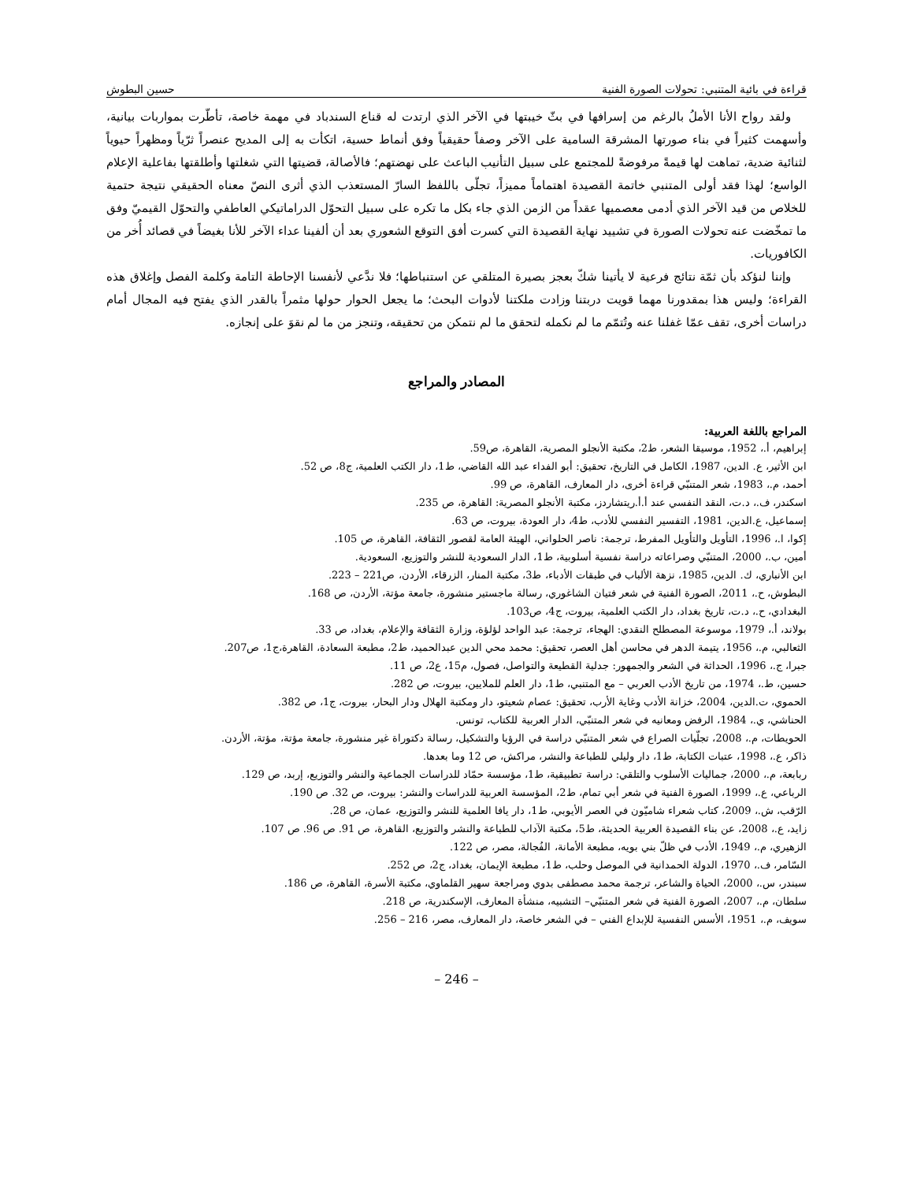قراءة في بائية المتنبي: تحولات الصورة الفنية حسين البطوش
ولقد رواح الأنا الأملُ بالرغم من إسرافها في بثّ خيبتها في الآخر الذي ارتدت له قناع السندباد في مهمة خاصة، تأطّرت بمواربات بيانية، وأسهمت كثيراً في بناء صورتها المشرقة السامية على الآخر وصفاً حقيقياً وفق أنماط حسية، اتكأت به إلى المديح عنصراً ثرّياً ومظهراً حيوياً لثنائية ضدية، تماهت لها قيمةً مرفوضةً للمجتمع على سبيل التأنيب الباعث على نهضتهم؛ فالأصالة، قضيتها التي شغلتها وأطلقتها بفاعلية الإعلام الواسع؛ لهذا فقد أولى المتنبي خاتمة القصيدة اهتماماً مميزاً، تجلّى باللفظ السارّ المستعذب الذي أثرى النصّ معناه الحقيقي نتيجة حتمية للخلاص من قيد الآخر الذي أدمى معصميها عقداً من الزمن الذي جاء بكل ما تكره على سبيل التحوّل الدراماتيكي العاطفي والتحوّل القيميّ وفق ما تمخّضت عنه تحولات الصورة في تشييد نهاية القصيدة التي كسرت أفق التوقع الشعوري بعد أن ألفينا عداء الآخر للأنا بغيضاً في قصائد أُخر من الكافوريات.
وإننا لنؤكد بأن ثمّة نتائج فرعية لا يأتينا شكّ بعجز بصيرة المتلقي عن استنباطها؛ فلا ندَّعي لأنفسنا الإحاطة التامة وكلمة الفصل وإغلاق هذه القراءة؛ وليس هذا بمقدورنا مهما قويت دربتنا وزادت ملكتنا لأدوات البحث؛ ما يجعل الحوار حولها مثمراً بالقدر الذي يفتح فيه المجال أمام دراسات أخرى، تقف عمّا غفلنا عنه وتُتمّم ما لم نكمله لتحقق ما لم نتمكن من تحقيقه، وتنجز من ما لم نقوَ على إنجازه.
المصادر والمراجع
المراجع باللغة العربية:
إبراهيم، أ.، 1952، موسيقا الشعر، ط2، مكتبة الأنجلو المصرية، القاهرة، ص59.
ابن الأثير، ع. الدين، 1987، الكامل في التاريخ، تحقيق: أبو الفداء عبد الله القاضي، ط1، دار الكتب العلمية، ج8، ص 52.
أحمد، م.، 1983، شعر المتنبّي قراءة أخرى، دار المعارف، القاهرة، ص 99.
اسكندر، ف.، د.ت، النقد النفسي عند أ.أ.ريتشاردز، مكتبة الأنجلو المصرية: القاهرة، ص 235.
إسماعيل، ع.الدين، 1981، التفسير النفسي للأدب، ط4، دار العودة، بيروت، ص 63.
إكوا، ا.، 1996، التأويل والتأويل المفرط، ترجمة: ناصر الحلواني، الهيئة العامة لقصور الثقافة، القاهرة، ص 105.
أمين، ب.، 2000، المتنبّي وصراعاته دراسة نفسية أسلوبية، ط1، الدار السعودية للنشر والتوزيع، السعودية.
ابن الأنباري، ك. الدين، 1985، نزهة الألباب في طبقات الأدباء، ط3، مكتبة المنار، الزرقاء، الأردن، ص221 – 223.
البطوش، ح.، 2011، الصورة الفنية في شعر فتيان الشاغوري، رسالة ماجستير منشورة، جامعة مؤتة، الأردن، ص 168.
البغدادي، ح.، د.ت، تاريخ بغداد، دار الكتب العلمية، بيروت، ج4، ص103.
بولاند، أ.، 1979، موسوعة المصطلح النقدي: الهجاء، ترجمة: عبد الواحد لؤلؤة، وزارة الثقافة والإعلام، بغداد، ص 33.
الثعالبي، م.، 1956، يتيمة الدهر في محاسن أهل العصر، تحقيق: محمد محي الدين عبدالحميد، ط2، مطبعة السعادة، القاهرة،ج1، ص207.
جبرا، ج.، 1996، الحداثة في الشعر والجمهور: جدلية القطيعة والتواصل، فصول، م15، ع2، ص 11.
حسين، ط.، 1974، من تاريخ الأدب العربي – مع المتنبي، ط1، دار العلم للملايين، بيروت، ص 282.
الحموي، ت.الدين، 2004، خزانة الأدب وغاية الأرب، تحقيق: عصام شعيتو، دار ومكتبة الهلال ودار البحار، بيروت، ج1، ص 382.
الحناشي، ي.، 1984، الرفض ومعانيه في شعر المتنبّي، الدار العربية للكتاب، تونس.
الحويطات، م.، 2008، تجلّيات الصراع في شعر المتنبّي دراسة في الرؤيا والتشكيل، رسالة دكتوراة غير منشورة، جامعة مؤتة، مؤتة، الأردن.
ذاكر، ع.، 1998، عتبات الكتابة، ط1، دار وليلي للطباعة والنشر، مراكش، ص 12 وما بعدها.
ربابعة، م.، 2000، جماليات الأسلوب والتلقي: دراسة تطبيقية، ط1، مؤسسة حمّاد للدراسات الجماعية والنشر والتوزيع، إربد، ص 129.
الرباعي، ع.، 1999، الصورة الفنية في شعر أبي تمام، ط2، المؤسسة العربية للدراسات والنشر: بيروت، ص 32. ص 190.
الرّقب، ش.، 2009، كتاب شعراء شاميّون في العصر الأيوبي، ط1، دار يافا العلمية للنشر والتوزيع، عمان، ص 28.
زايد، ع.، 2008، عن بناء القصيدة العربية الحديثة، ط5، مكتبة الآداب للطباعة والنشر والتوزيع، القاهرة، ص 91. ص 96. ص 107.
الزهيري، م.، 1949، الأدب في ظلّ بني بويه، مطبعة الأمانة، الفُجالة، مصر، ص 122.
السّامر، ف.، 1970، الدولة الحمدانية في الموصل وحلب، ط1، مطبعة الإيمان، بغداد، ج2، ص 252.
سبندر، س.، 2000، الحياة والشاعر، ترجمة محمد مصطفى بدوي ومراجعة سهير القلماوي، مكتبة الأسرة، القاهرة، ص 186.
سلطان، م.، 2007، الصورة الفنية في شعر المتنبّي– التشبيه، منشأة المعارف، الإسكندرية، ص 218.
سويف، م.، 1951، الأسس النفسية للإبداع الفني – في الشعر خاصة، دار المعارف، مصر، 216 – 256.
– 246 –